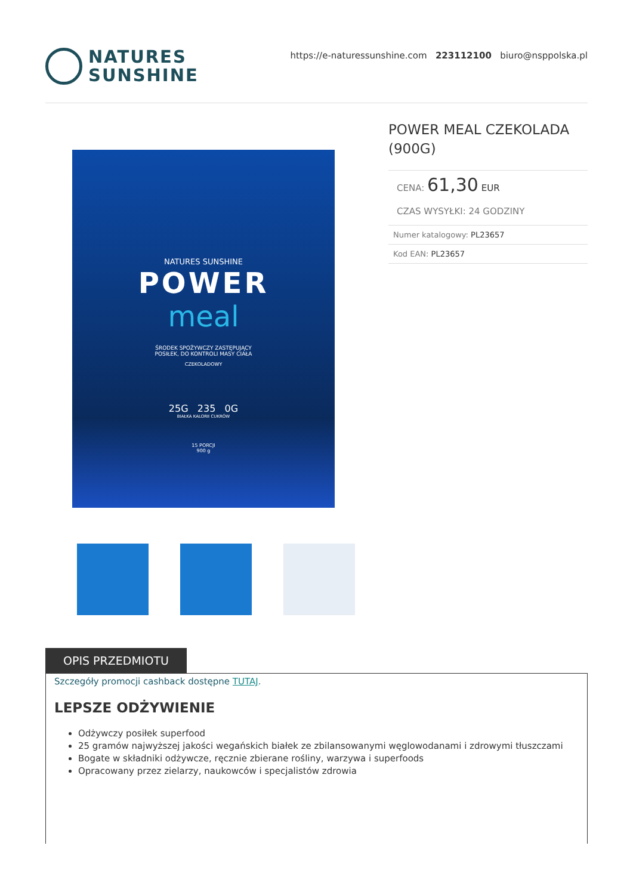NATURES
SUNSHINE
https://e-naturessunshine.com 223112100 biuro@nsppolska.pl
NATURES SUNSHINE
POWER
meal
ŚRODEK SPOŻYWCZY ZASTĘPUJĄCY
POSIŁEK, DO KONTROLI MASY CIAŁA
CZEKOLADOWY
25G 235 0G
BIAŁKA KALORII CUKRÓW
15 PORCJI
900 g
POWER MEAL CZEKOLADA (900G)
CENA: 61,30 EUR
CZAS WYSYŁKI: 24 GODZINY
| Numer katalogowy: PL23657 |
| Kod EAN: PL23657 |
OPIS PRZEDMIOTU
Szczegóły promocji cashback dostępne TUTAJ.
LEPSZE ODŻYWIENIE
Odżywczy posiłek superfood
25 gramów najwyższej jakości wegańskich białek ze zbilansowanymi węglowodanami i zdrowymi tłuszczami
Bogate w składniki odżywcze, ręcznie zbierane rośliny, warzywa i superfoods
Opracowany przez zielarzy, naukowców i specjalistów zdrowia